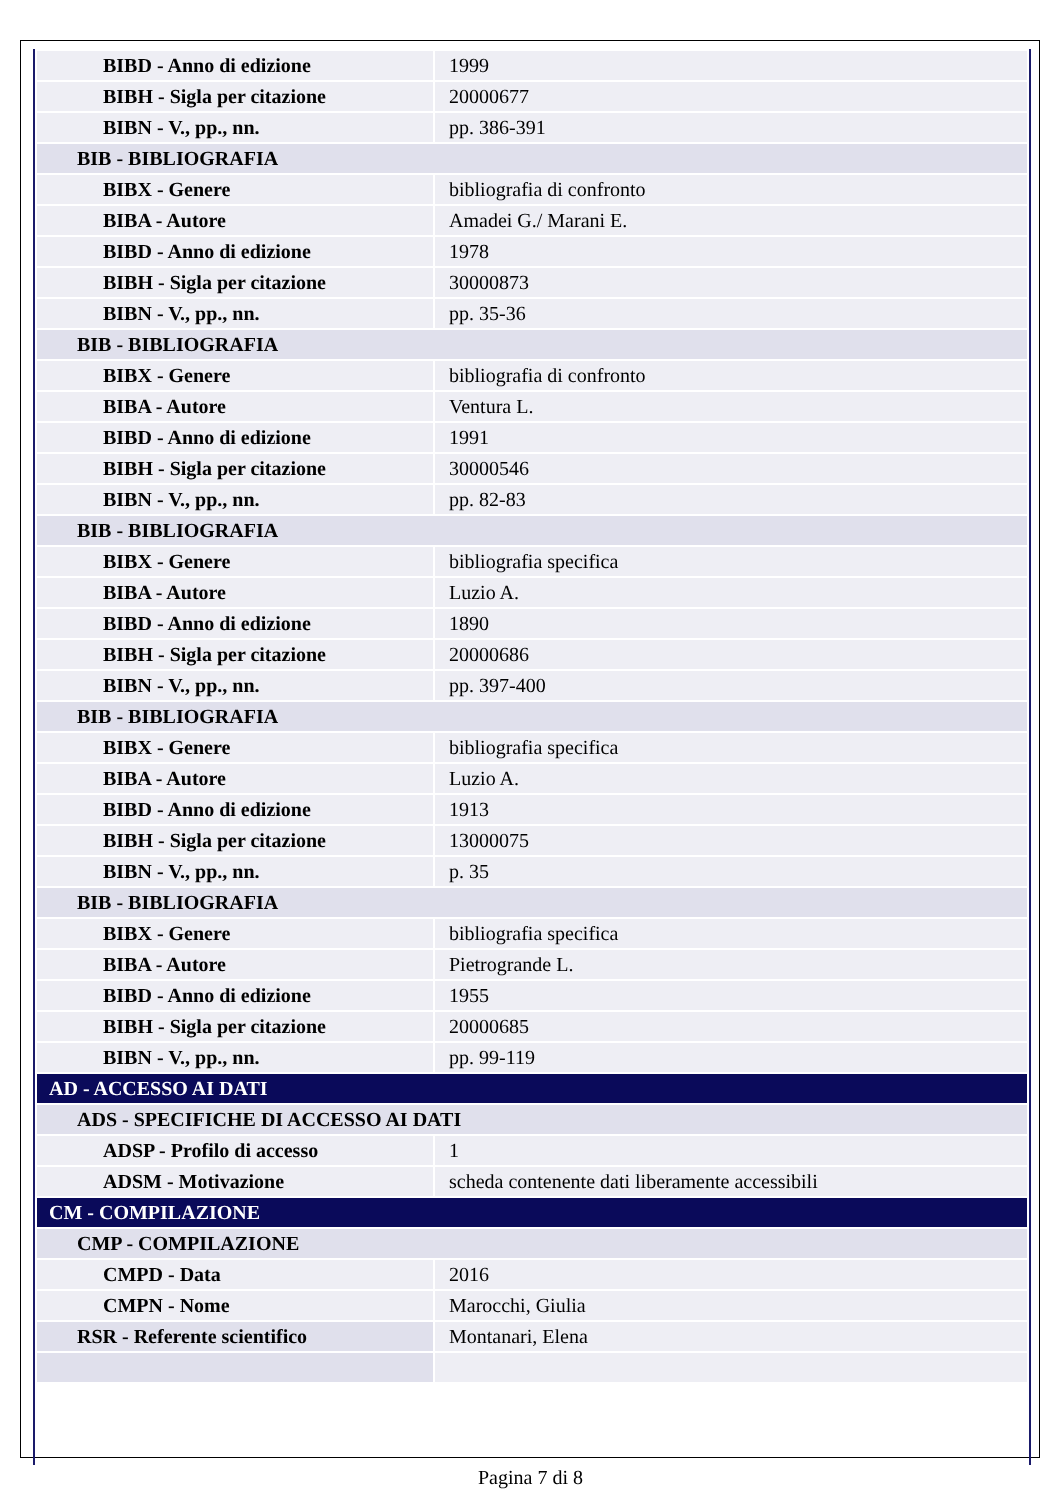| BIBD - Anno di edizione | 1999 |
| BIBH - Sigla per citazione | 20000677 |
| BIBN - V., pp., nn. | pp. 386-391 |
| BIB - BIBLIOGRAFIA | |
| BIBX - Genere | bibliografia di confronto |
| BIBA - Autore | Amadei G./ Marani E. |
| BIBD - Anno di edizione | 1978 |
| BIBH - Sigla per citazione | 30000873 |
| BIBN - V., pp., nn. | pp. 35-36 |
| BIB - BIBLIOGRAFIA | |
| BIBX - Genere | bibliografia di confronto |
| BIBA - Autore | Ventura L. |
| BIBD - Anno di edizione | 1991 |
| BIBH - Sigla per citazione | 30000546 |
| BIBN - V., pp., nn. | pp. 82-83 |
| BIB - BIBLIOGRAFIA | |
| BIBX - Genere | bibliografia specifica |
| BIBA - Autore | Luzio A. |
| BIBD - Anno di edizione | 1890 |
| BIBH - Sigla per citazione | 20000686 |
| BIBN - V., pp., nn. | pp. 397-400 |
| BIB - BIBLIOGRAFIA | |
| BIBX - Genere | bibliografia specifica |
| BIBA - Autore | Luzio A. |
| BIBD - Anno di edizione | 1913 |
| BIBH - Sigla per citazione | 13000075 |
| BIBN - V., pp., nn. | p. 35 |
| BIB - BIBLIOGRAFIA | |
| BIBX - Genere | bibliografia specifica |
| BIBA - Autore | Pietrogrande L. |
| BIBD - Anno di edizione | 1955 |
| BIBH - Sigla per citazione | 20000685 |
| BIBN - V., pp., nn. | pp. 99-119 |
| AD - ACCESSO AI DATI | |
| ADS - SPECIFICHE DI ACCESSO AI DATI | |
| ADSP - Profilo di accesso | 1 |
| ADSM - Motivazione | scheda contenente dati liberamente accessibili |
| CM - COMPILAZIONE | |
| CMP - COMPILAZIONE | |
| CMPD - Data | 2016 |
| CMPN - Nome | Marocchi, Giulia |
| RSR - Referente scientifico | Montanari, Elena |
Pagina 7 di 8